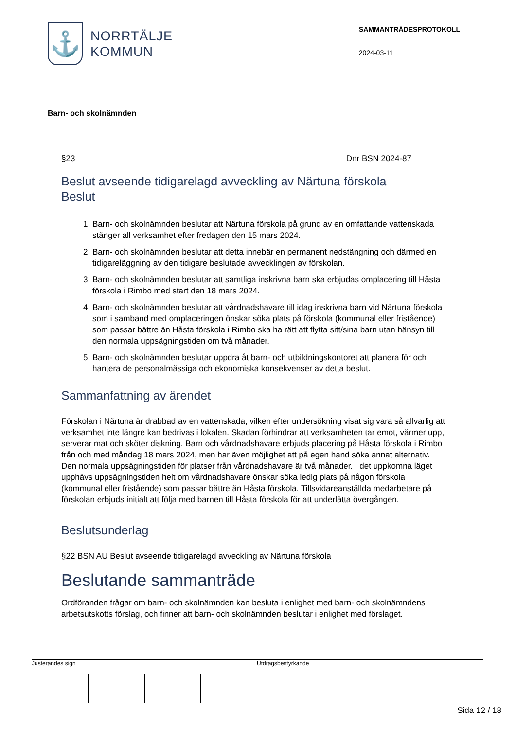⚓
NORRTÄLJE
KOMMUN
SAMMANTRÄDESPROTOKOLL
2024-03-11
Barn- och skolnämnden
§23 Dnr BSN 2024-87
Beslut avseende tidigarelagd avveckling av Närtuna förskola
Beslut
1. Barn- och skolnämnden beslutar att Närtuna förskola på grund av en omfattande vattenskada stänger all verksamhet efter fredagen den 15 mars 2024.
2. Barn- och skolnämnden beslutar att detta innebär en permanent nedstängning och därmed en tidigareläggning av den tidigare beslutade avvecklingen av förskolan.
3. Barn- och skolnämnden beslutar att samtliga inskrivna barn ska erbjudas omplacering till Håsta förskola i Rimbo med start den 18 mars 2024.
4. Barn- och skolnämnden beslutar att vårdnadshavare till idag inskrivna barn vid Närtuna förskola som i samband med omplaceringen önskar söka plats på förskola (kommunal eller fristående) som passar bättre än Håsta förskola i Rimbo ska ha rätt att flytta sitt/sina barn utan hänsyn till den normala uppsägningstiden om två månader.
5. Barn- och skolnämnden beslutar uppdra åt barn- och utbildningskontoret att planera för och hantera de personalmässiga och ekonomiska konsekvenser av detta beslut.
Sammanfattning av ärendet
Förskolan i Närtuna är drabbad av en vattenskada, vilken efter undersökning visat sig vara så allvarlig att verksamhet inte längre kan bedrivas i lokalen. Skadan förhindrar att verksamheten tar emot, värmer upp, serverar mat och sköter diskning. Barn och vårdnadshavare erbjuds placering på Håsta förskola i Rimbo från och med måndag 18 mars 2024, men har även möjlighet att på egen hand söka annat alternativ. Den normala uppsägningstiden för platser från vårdnadshavare är två månader. I det uppkomna läget upphävs uppsägningstiden helt om vårdnadshavare önskar söka ledig plats på någon förskola (kommunal eller fristående) som passar bättre än Håsta förskola. Tillsvidareanställda medarbetare på förskolan erbjuds initialt att följa med barnen till Håsta förskola för att underlätta övergången.
Beslutsunderlag
§22 BSN AU Beslut avseende tidigarelagd avveckling av Närtuna förskola
Beslutande sammanträde
Ordföranden frågar om barn- och skolnämnden kan besluta i enlighet med barn- och skolnämndens arbetsutskotts förslag, och finner att barn- och skolnämnden beslutar i enlighet med förslaget.
Justerandes sign Utdragsbestyrkande
Sida 12 / 18